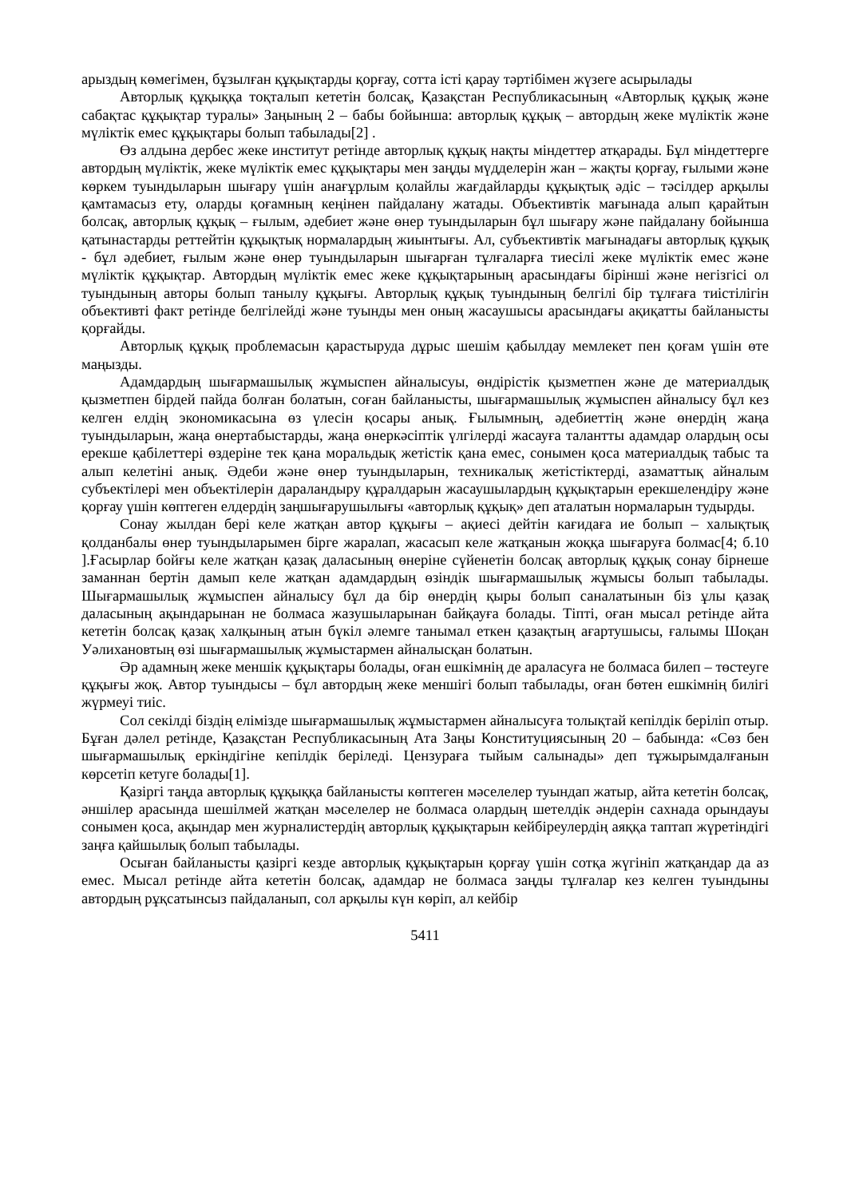арыздың көмегімен, бұзылған құқықтарды қорғау, сотта істі қарау тәртібімен жүзеге асырылады
Авторлық құқыққа тоқталып кететін болсақ, Қазақстан Республикасының «Авторлық құқық және сабақтас құқықтар туралы» Заңының 2 – бабы бойынша: авторлық құқық – автордың жеке мүліктік және мүліктік емес құқықтары болып табылады[2] .
Өз алдына дербес жеке институт ретінде авторлық құқық нақты міндеттер атқарады. Бұл міндеттерге автордың мүліктік, жеке мүліктік емес құқықтары мен заңды мүдделерін жан – жақты қорғау, ғылыми және көркем туындыларын шығару үшін анағұрлым қолайлы жағдайларды құқықтық әдіс – тәсілдер арқылы қамтамасыз ету, оларды қоғамның кеңінен пайдалану жатады. Объективтік мағынада алып қарайтын болсақ, авторлық құқық – ғылым, әдебиет және өнер туындыларын бұл шығару және пайдалану бойынша қатынастарды реттейтін құқықтық нормалардың жиынтығы. Ал, субъективтік мағынадағы авторлық құқық - бұл әдебиет, ғылым және өнер туындыларын шығарған тұлғаларға тиесілі жеке мүліктік емес және мүліктік құқықтар. Автордың мүліктік емес жеке құқықтарының арасындағы бірінші және негізгісі ол туындының авторы болып танылу құқығы. Авторлық құқық туындының белгілі бір тұлғаға тиістілігін объективті факт ретінде белгілейді және туынды мен оның жасаушысы арасындағы ақиқатты байланысты қорғайды.
Авторлық құқық проблемасын қарастыруда дұрыс шешім қабылдау мемлекет пен қоғам үшін өте маңызды.
Адамдардың шығармашылық жұмыспен айналысуы, өндірістік қызметпен және де материалдық қызметпен бірдей пайда болған болатын, соған байланысты, шығармашылық жұмыспен айналысу бұл кез келген елдің экономикасына өз үлесін қосары анық. Ғылымның, әдебиеттің және өнердің жаңа туындыларын, жаңа өнертабыстарды, жаңа өнеркәсіптік үлгілерді жасауға талантты адамдар олардың осы ерекше қабілеттері өздеріне тек қана моральдық жетістік қана емес, сонымен қоса материалдық табыс та алып келетіні анық. Әдеби және өнер туындыларын, техникалық жетістіктерді, азаматтық айналым субъектілері мен объектілерін дараландыру құралдарын жасаушылардың құқықтарын ерекшелендіру және қорғау үшін көптеген елдердің заңшығарушылығы «авторлық құқық» деп аталатын нормаларын тудырды.
Сонау жылдан бері келе жатқан автор құқығы – ақиесі дейтін кағидаға ие болып – халықтық қолданбалы өнер туындыларымен бірге жаралап, жасасып келе жатқанын жоққа шығаруға болмас[4; б.10 ].Ғасырлар бойғы келе жатқан қазақ даласының өнеріне сүйенетін болсақ авторлық құқық сонау бірнеше заманнан бертін дамып келе жатқан адамдардың өзіндік шығармашылық жұмысы болып табылады. Шығармашылық жұмыспен айналысу бұл да бір өнердің қыры болып саналатынын біз ұлы қазақ даласының ақындарынан не болмаса жазушыларынан байқауға болады. Тіпті, оған мысал ретінде айта кететін болсақ қазақ халқының атын бүкіл әлемге танымал еткен қазақтың ағартушысы, ғалымы Шоқан Уәлихановтың өзі шығармашылық жұмыстармен айналысқан болатын.
Әр адамның жеке меншік құқықтары болады, оған ешкімнің де араласуға не болмаса билеп – төстеуге құқығы жоқ. Автор туындысы – бұл автордың жеке меншігі болып табылады, оған бөтен ешкімнің билігі жүрмеуі тиіс.
Сол секілді біздің елімізде шығармашылық жұмыстармен айналысуға толықтай кепілдік беріліп отыр. Бұған дәлел ретінде, Қазақстан Республикасының Ата Заңы Конституциясының 20 – бабында: «Сөз бен шығармашылық еркіндігіне кепілдік беріледі. Цензураға тыйым салынады» деп тұжырымдалғанын көрсетіп кетуге болады[1].
Қазіргі таңда авторлық құқыққа байланысты көптеген мәселелер туындап жатыр, айта кететін болсақ, әншілер арасында шешілмей жатқан мәселелер не болмаса олардың шетелдік әндерін сахнада орындауы сонымен қоса, ақындар мен журналистердің авторлық құқықтарын кейбіреулердің аяққа таптап жүретіндігі заңға қайшылық болып табылады.
Осыған байланысты қазіргі кезде авторлық құқықтарын қорғау үшін сотқа жүгініп жатқандар да аз емес. Мысал ретінде айта кететін болсақ, адамдар не болмаса заңды тұлғалар кез келген туындыны автордың рұқсатынсыз пайдаланып, сол арқылы күн көріп, ал кейбір
5411